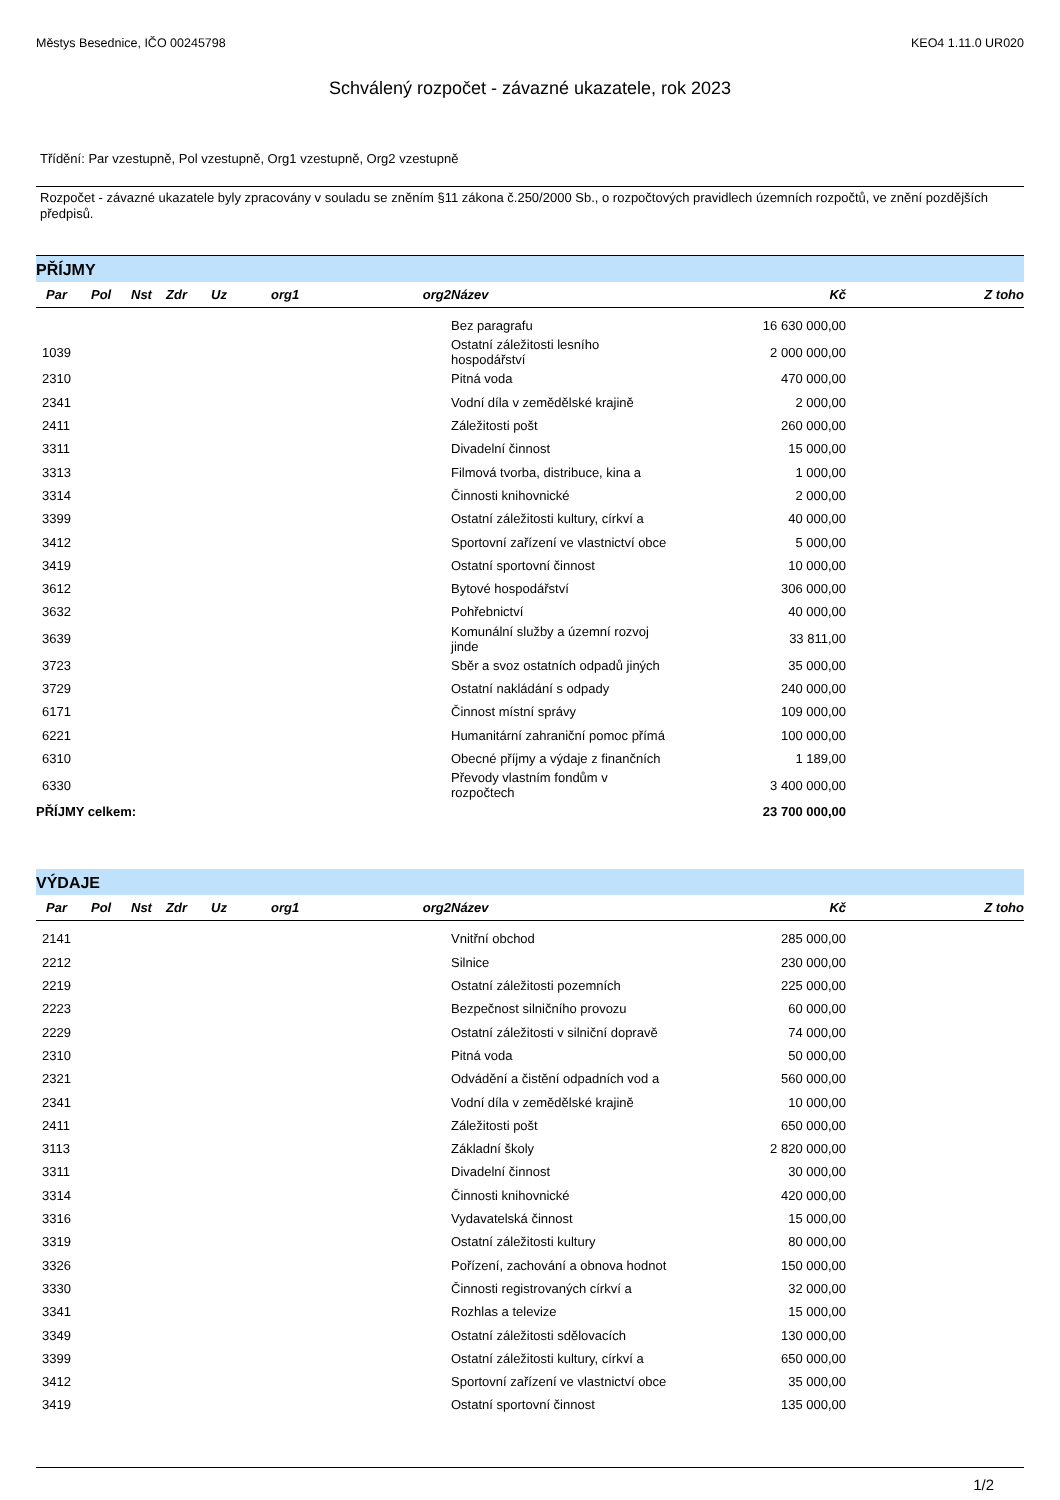Městys Besednice, IČO 00245798 KEO4 1.11.0 UR020
Schválený rozpočet - závazné ukazatele, rok 2023
Třídění: Par vzestupně, Pol vzestupně, Org1 vzestupně, Org2 vzestupně
Rozpočet - závazné ukazatele byly zpracovány v souladu se zněním §11 zákona č.250/2000 Sb., o rozpočtových pravidlech územních rozpočtů, ve znění pozdějších předpisů.
PŘÍJMY
| Par | Pol | Nst | Zdr | Uz | org1 | org2 | Název | Kč | Z toho |
| --- | --- | --- | --- | --- | --- | --- | --- | --- | --- |
| | | | | | | | Bez paragrafu | 16 630 000,00 | |
| 1039 | | | | | | | Ostatní záležitosti lesního hospodářství | 2 000 000,00 | |
| 2310 | | | | | | | Pitná voda | 470 000,00 | |
| 2341 | | | | | | | Vodní díla v zemědělské krajině | 2 000,00 | |
| 2411 | | | | | | | Záležitosti pošt | 260 000,00 | |
| 3311 | | | | | | | Divadelní činnost | 15 000,00 | |
| 3313 | | | | | | | Filmová tvorba, distribuce, kina a | 1 000,00 | |
| 3314 | | | | | | | Činnosti knihovnické | 2 000,00 | |
| 3399 | | | | | | | Ostatní záležitosti kultury, církví a | 40 000,00 | |
| 3412 | | | | | | | Sportovní zařízení ve vlastnictví obce | 5 000,00 | |
| 3419 | | | | | | | Ostatní sportovní činnost | 10 000,00 | |
| 3612 | | | | | | | Bytové hospodářství | 306 000,00 | |
| 3632 | | | | | | | Pohřebnictví | 40 000,00 | |
| 3639 | | | | | | | Komunální služby a územní rozvoj jinde | 33 811,00 | |
| 3723 | | | | | | | Sběr a svoz ostatních odpadů jiných | 35 000,00 | |
| 3729 | | | | | | | Ostatní nakládání s odpady | 240 000,00 | |
| 6171 | | | | | | | Činnost místní správy | 109 000,00 | |
| 6221 | | | | | | | Humanitární zahraniční pomoc přímá | 100 000,00 | |
| 6310 | | | | | | | Obecné příjmy a výdaje z finančních | 1 189,00 | |
| 6330 | | | | | | | Převody vlastním fondům v rozpočtech | 3 400 000,00 | |
| PŘÍJMY celkem: | | | | | | | | 23 700 000,00 | |
VÝDAJE
| Par | Pol | Nst | Zdr | Uz | org1 | org2 | Název | Kč | Z toho |
| --- | --- | --- | --- | --- | --- | --- | --- | --- | --- |
| 2141 | | | | | | | Vnitřní obchod | 285 000,00 | |
| 2212 | | | | | | | Silnice | 230 000,00 | |
| 2219 | | | | | | | Ostatní záležitosti pozemních | 225 000,00 | |
| 2223 | | | | | | | Bezpečnost silničního provozu | 60 000,00 | |
| 2229 | | | | | | | Ostatní záležitosti v silniční dopravě | 74 000,00 | |
| 2310 | | | | | | | Pitná voda | 50 000,00 | |
| 2321 | | | | | | | Odvádění a čistění odpadních vod a | 560 000,00 | |
| 2341 | | | | | | | Vodní díla v zemědělské krajině | 10 000,00 | |
| 2411 | | | | | | | Záležitosti pošt | 650 000,00 | |
| 3113 | | | | | | | Základní školy | 2 820 000,00 | |
| 3311 | | | | | | | Divadelní činnost | 30 000,00 | |
| 3314 | | | | | | | Činnosti knihovnické | 420 000,00 | |
| 3316 | | | | | | | Vydavatelská činnost | 15 000,00 | |
| 3319 | | | | | | | Ostatní záležitosti kultury | 80 000,00 | |
| 3326 | | | | | | | Pořízení, zachování a obnova hodnot | 150 000,00 | |
| 3330 | | | | | | | Činnosti registrovaných církví a | 32 000,00 | |
| 3341 | | | | | | | Rozhlas a televize | 15 000,00 | |
| 3349 | | | | | | | Ostatní záležitosti sdělovacích | 130 000,00 | |
| 3399 | | | | | | | Ostatní záležitosti kultury, církví a | 650 000,00 | |
| 3412 | | | | | | | Sportovní zařízení ve vlastnictví obce | 35 000,00 | |
| 3419 | | | | | | | Ostatní sportovní činnost | 135 000,00 | |
1/2